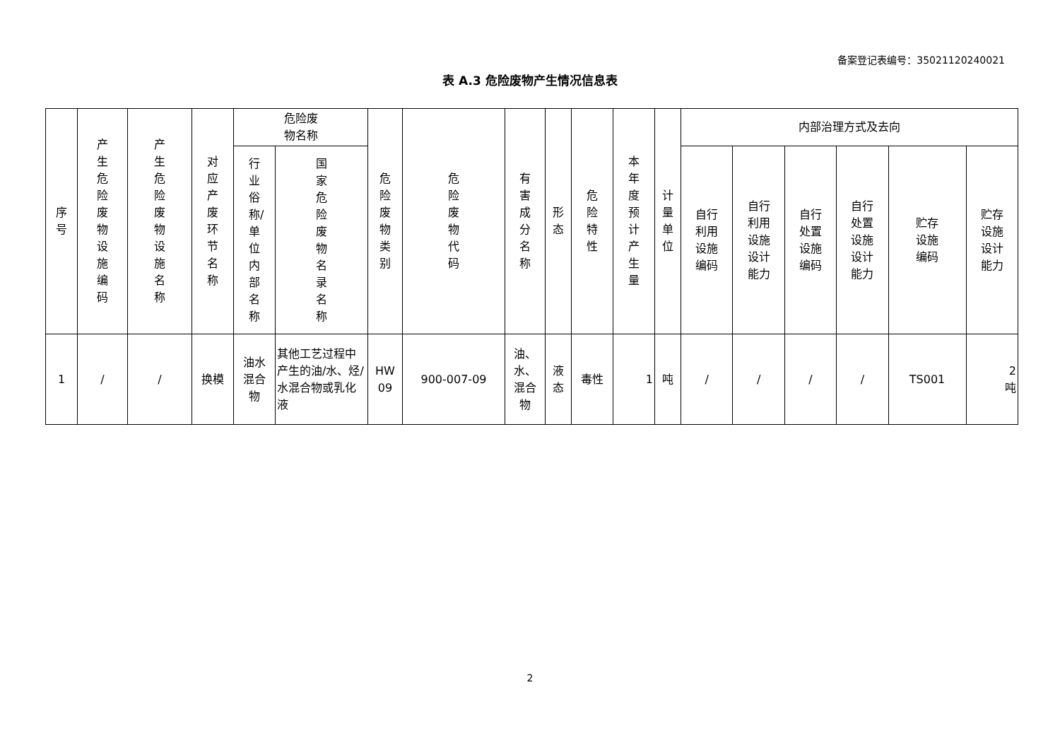备案登记表编号：35021120240021
表 A.3 危险废物产生情况信息表
| 序号 | 产生危险废物设施编码 | 产生危险废物设施名称 | 对应产废环节名称 | 危险废 物名称 | | 危险废物类别 | 危险废物代码 | 有害成分名称 | 形态 | 危险特性 | 本年度预计产生量 | 计量单位 | 内部治理方式及去向 | | | | | |
| --- | --- | --- | --- | --- | --- | --- | --- | --- | --- | --- | --- | --- | --- | --- | --- | --- | --- | --- |
| | | | | 行业俗称/单位内部名称 | 国家危险废物名录名称 | | | | | | | | 自行 利用 设施 编码 | 自行 利用 设施 设计 能力 | 自行 处置 设施 编码 | 自行 处置 设施 设计 能力 | 贮存 设施 编码 | 贮存 设施 设计 能力 |
| 1 | / | / | 换模 | 油水 混合 物 | 其他工艺过程中产生的油/水、烃/水混合物或乳化液 | HW 09 | 900-007-09 | 油、 水、 混合 物 | 液 态 | 毒性 | 1 | 吨 | / | / | / | / | TS001 | 2 吨 |
2